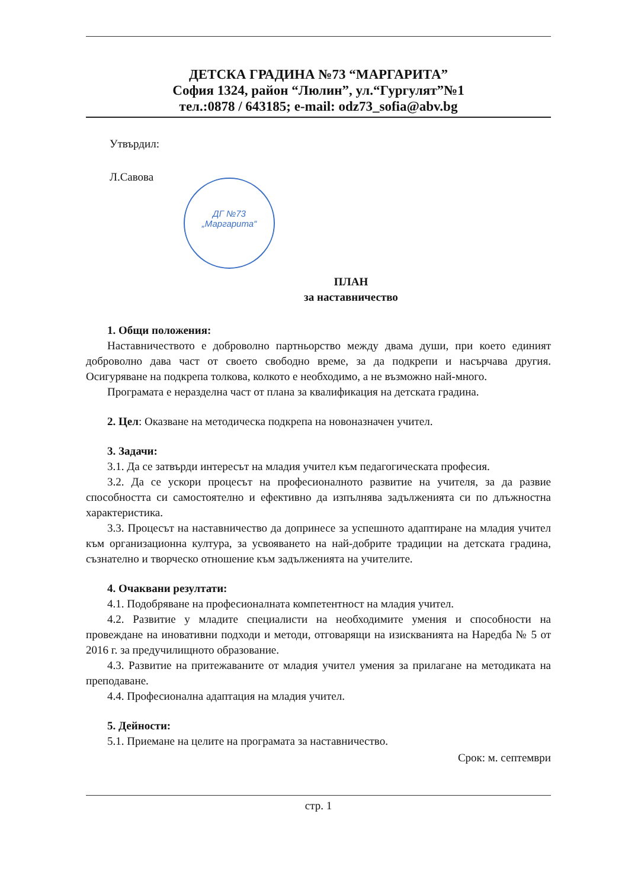ДЕТСКА ГРАДИНА №73 “МАРГАРИТА”
София 1324, район “Люлин”, ул.“Гургулят”№1
тел.:0878 / 643185; e-mail: odz73_sofia@abv.bg
Утвърдил:
Л.Савова
ПЛАН
за наставничество
1. Общи положения:
Наставничеството е доброволно партньорство между двама души, при което единият доброволно дава част от своето свободно време, за да подкрепи и насърчава другия. Осигуряване на подкрепа толкова, колкото е необходимо, а не възможно най-много.
Програмата е неразделна част от плана за квалификация на детската градина.
2. Цел: Оказване на методическа подкрепа на новоназначен учител.
3. Задачи:
3.1. Да се затвърди интересът на младия учител към педагогическата професия.
3.2. Да се ускори процесът на професионалното развитие на учителя, за да развие способността си самостоятелно и ефективно да изпълнява задълженията си по длъжностна характеристика.
3.3. Процесът на наставничество да допринесе за успешното адаптиране на младия учител към организационна култура, за усвояването на най-добрите традиции на детската градина, съзнателно и творческо отношение към задълженията на учителите.
4. Очаквани резултати:
4.1. Подобряване на професионалната компетентност на младия учител.
4.2. Развитие у младите специалисти на необходимите умения и способности на провеждане на иновативни подходи и методи, отговарящи на изискванията на Наредба № 5 от 2016 г. за предучилищното образование.
4.3. Развитие на притежаваните от младия учител умения за прилагане на методиката на преподаване.
4.4. Професионална адаптация на младия учител.
5. Дейности:
5.1. Приемане на целите на програмата за наставничество.
Срок: м. септември
стр. 1
ДГ №73
„Маргарита“